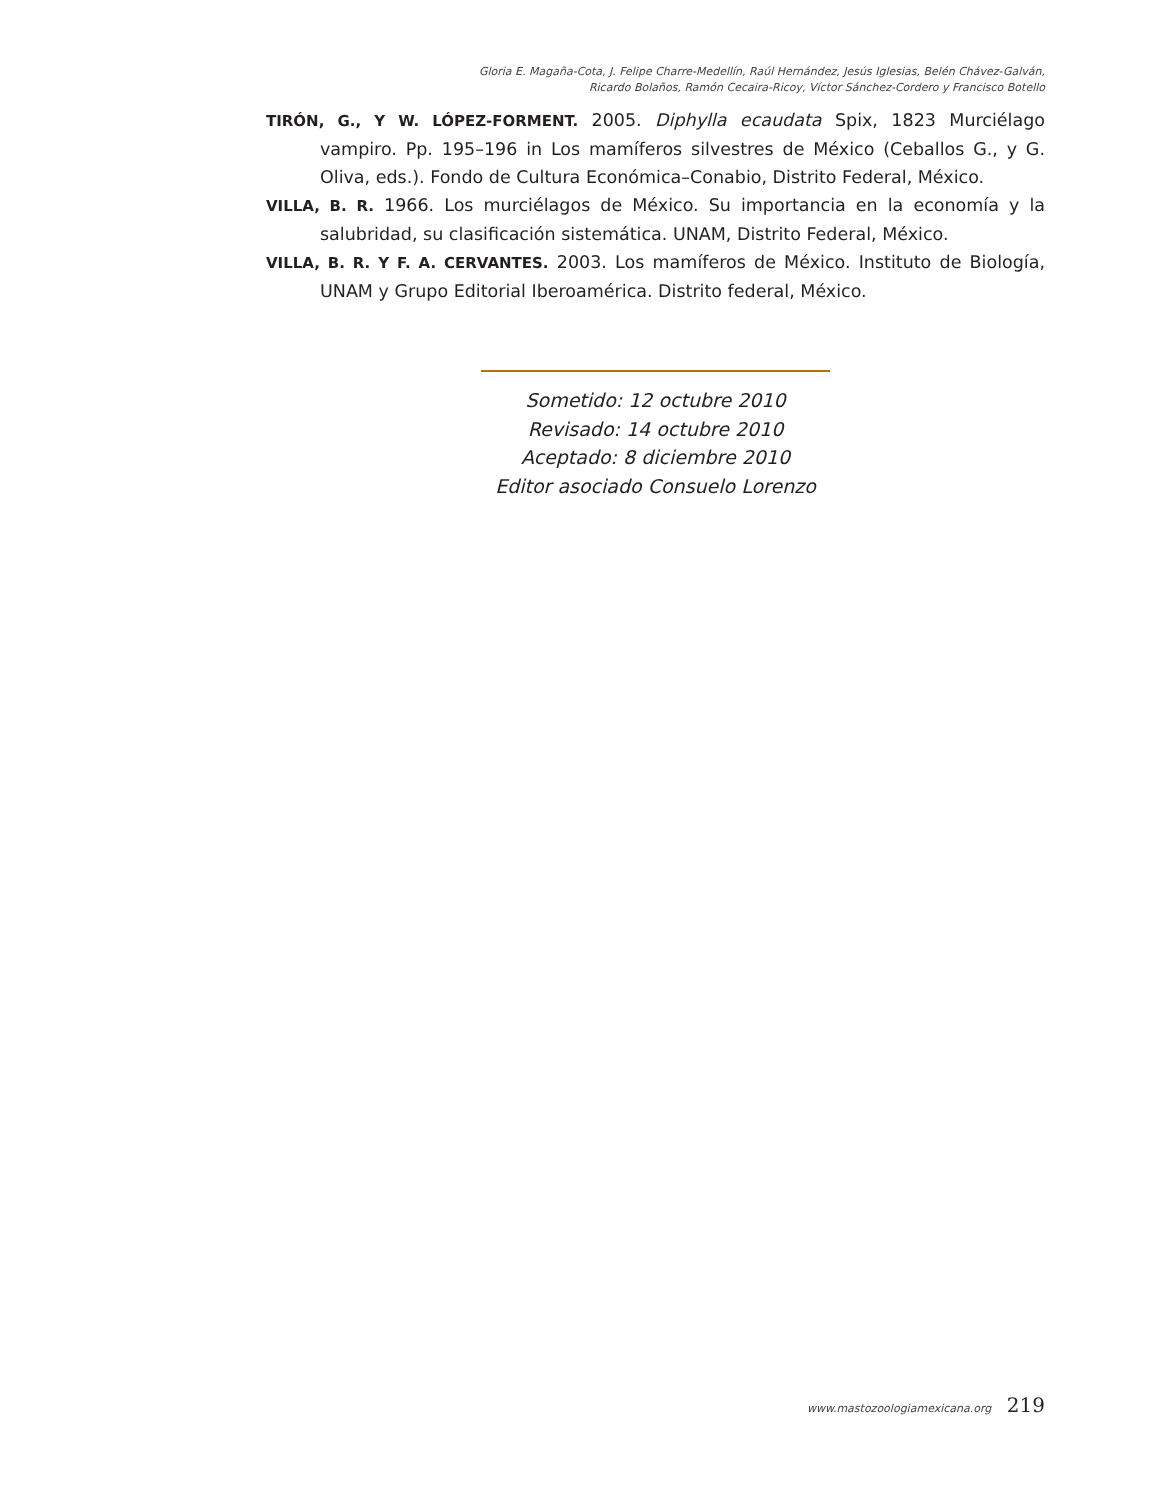Gloria E. Magaña-Cota, J. Felipe Charre-Medellín, Raúl Hernández, Jesús Iglesias, Belén Chávez-Galván,
Ricardo Bolaños, Ramón Cecaira-Ricoy, Víctor Sánchez-Cordero y Francisco Botello
TIRÓN, G., Y W. LÓPEZ-FORMENT. 2005. Diphylla ecaudata Spix, 1823 Murciélago vampiro. Pp. 195–196 in Los mamíferos silvestres de México (Ceballos G., y G. Oliva, eds.). Fondo de Cultura Económica–Conabio, Distrito Federal, México.
VILLA, B. R. 1966. Los murciélagos de México. Su importancia en la economía y la salubridad, su clasificación sistemática. UNAM, Distrito Federal, México.
VILLA, B. R. Y F. A. CERVANTES. 2003. Los mamíferos de México. Instituto de Biología, UNAM y Grupo Editorial Iberoamérica. Distrito federal, México.
Sometido: 12 octubre 2010
Revisado: 14 octubre 2010
Aceptado: 8 diciembre 2010
Editor asociado Consuelo Lorenzo
www.mastozoologiamexicana.org 219